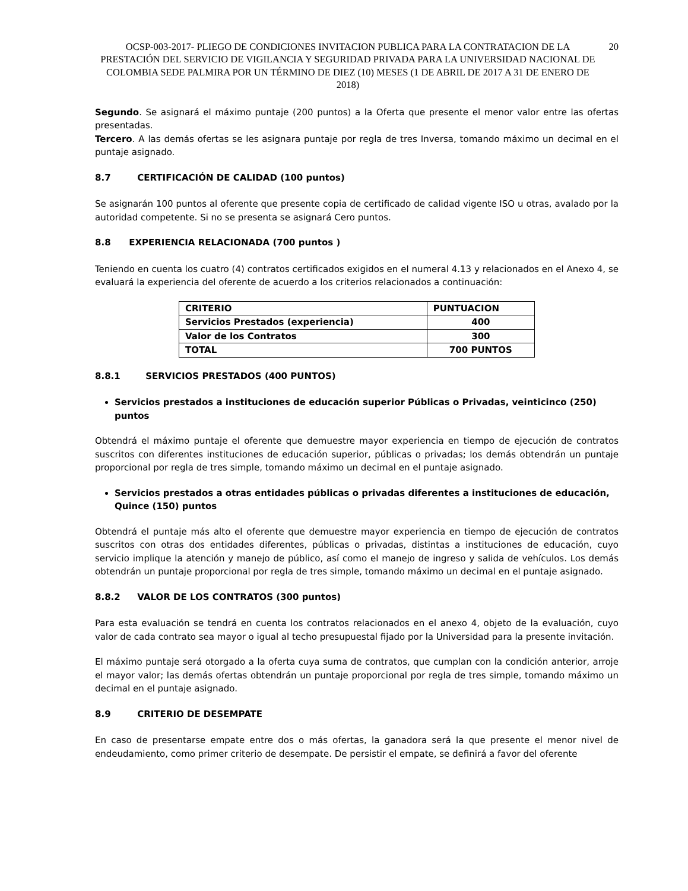OCSP-003-2017- PLIEGO DE CONDICIONES INVITACION PUBLICA PARA LA CONTRATACION DE LA PRESTACIÓN DEL SERVICIO DE VIGILANCIA Y SEGURIDAD PRIVADA PARA LA UNIVERSIDAD NACIONAL DE COLOMBIA SEDE PALMIRA POR UN TÉRMINO DE DIEZ (10) MESES (1 DE ABRIL DE 2017 A 31 DE ENERO DE 2018)
20
Segundo. Se asignará el máximo puntaje (200 puntos) a la Oferta que presente el menor valor entre las ofertas presentadas.
Tercero. A las demás ofertas se les asignara puntaje por regla de tres Inversa, tomando máximo un decimal en el puntaje asignado.
8.7 CERTIFICACIÓN DE CALIDAD (100 puntos)
Se asignarán 100 puntos al oferente que presente copia de certificado de calidad vigente ISO u otras, avalado por la autoridad competente. Si no se presenta se asignará Cero puntos.
8.8 EXPERIENCIA RELACIONADA (700 puntos )
Teniendo en cuenta los cuatro (4) contratos certificados exigidos en el numeral 4.13 y relacionados en el Anexo 4, se evaluará la experiencia del oferente de acuerdo a los criterios relacionados a continuación:
| CRITERIO | PUNTUACION |
| Servicios Prestados (experiencia) | 400 |
| Valor de los Contratos | 300 |
| TOTAL | 700 PUNTOS |
8.8.1 SERVICIOS PRESTADOS (400 PUNTOS)
Servicios prestados a instituciones de educación superior Públicas o Privadas, veinticinco (250) puntos
Obtendrá el máximo puntaje el oferente que demuestre mayor experiencia en tiempo de ejecución de contratos suscritos con diferentes instituciones de educación superior, públicas o privadas; los demás obtendrán un puntaje proporcional por regla de tres simple, tomando máximo un decimal en el puntaje asignado.
Servicios prestados a otras entidades públicas o privadas diferentes a instituciones de educación, Quince (150) puntos
Obtendrá el puntaje más alto el oferente que demuestre mayor experiencia en tiempo de ejecución de contratos suscritos con otras dos entidades diferentes, públicas o privadas, distintas a instituciones de educación, cuyo servicio implique la atención y manejo de público, así como el manejo de ingreso y salida de vehículos. Los demás obtendrán un puntaje proporcional por regla de tres simple, tomando máximo un decimal en el puntaje asignado.
8.8.2 VALOR DE LOS CONTRATOS (300 puntos)
Para esta evaluación se tendrá en cuenta los contratos relacionados en el anexo 4, objeto de la evaluación, cuyo valor de cada contrato sea mayor o igual al techo presupuestal fijado por la Universidad para la presente invitación.
El máximo puntaje será otorgado a la oferta cuya suma de contratos, que cumplan con la condición anterior, arroje el mayor valor; las demás ofertas obtendrán un puntaje proporcional por regla de tres simple, tomando máximo un decimal en el puntaje asignado.
8.9 CRITERIO DE DESEMPATE
En caso de presentarse empate entre dos o más ofertas, la ganadora será la que presente el menor nivel de endeudamiento, como primer criterio de desempate. De persistir el empate, se definirá a favor del oferente